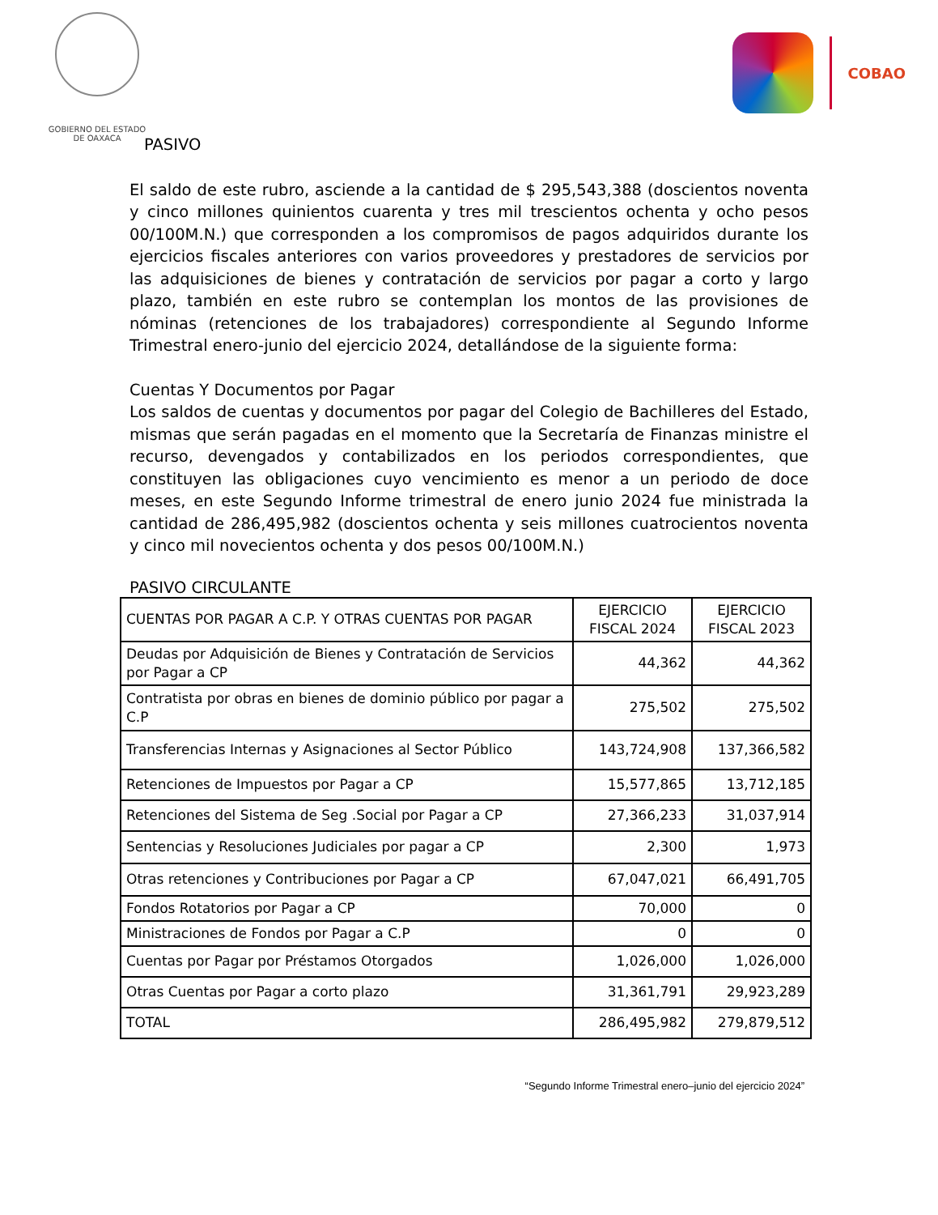GOBIERNO DEL ESTADO
DE OAXACA
COBAO
PASIVO
El saldo de este rubro, asciende a la cantidad de $ 295,543,388 (doscientos noventa y cinco millones quinientos cuarenta y tres mil trescientos ochenta y ocho pesos 00/100M.N.) que corresponden a los compromisos de pagos adquiridos durante los ejercicios fiscales anteriores con varios proveedores y prestadores de servicios por las adquisiciones de bienes y contratación de servicios por pagar a corto y largo plazo, también en este rubro se contemplan los montos de las provisiones de nóminas (retenciones de los trabajadores) correspondiente al Segundo Informe Trimestral enero-junio del ejercicio 2024, detallándose de la siguiente forma:
Cuentas Y Documentos por Pagar
Los saldos de cuentas y documentos por pagar del Colegio de Bachilleres del Estado, mismas que serán pagadas en el momento que la Secretaría de Finanzas ministre el recurso, devengados y contabilizados en los periodos correspondientes, que constituyen las obligaciones cuyo vencimiento es menor a un periodo de doce meses, en este Segundo Informe trimestral de enero junio 2024 fue ministrada la cantidad de 286,495,982 (doscientos ochenta y seis millones cuatrocientos noventa y cinco mil novecientos ochenta y dos pesos 00/100M.N.)
PASIVO CIRCULANTE
| CUENTAS POR PAGAR A C.P. Y OTRAS CUENTAS POR PAGAR | EJERCICIO FISCAL 2024 | EJERCICIO FISCAL 2023 |
| --- | --- | --- |
| Deudas por Adquisición de Bienes y Contratación de Servicios por Pagar a CP | 44,362 | 44,362 |
| Contratista por obras en bienes de dominio público por pagar a C.P | 275,502 | 275,502 |
| Transferencias Internas y Asignaciones al Sector Público | 143,724,908 | 137,366,582 |
| Retenciones de Impuestos por Pagar a CP | 15,577,865 | 13,712,185 |
| Retenciones del Sistema de Seg .Social por Pagar a CP | 27,366,233 | 31,037,914 |
| Sentencias y Resoluciones Judiciales por pagar a CP | 2,300 | 1,973 |
| Otras retenciones y Contribuciones por Pagar a CP | 67,047,021 | 66,491,705 |
| Fondos Rotatorios por Pagar a CP | 70,000 | 0 |
| Ministraciones de Fondos por Pagar a C.P | 0 | 0 |
| Cuentas por Pagar por Préstamos Otorgados | 1,026,000 | 1,026,000 |
| Otras Cuentas por Pagar a corto plazo | 31,361,791 | 29,923,289 |
| TOTAL | 286,495,982 | 279,879,512 |
“Segundo Informe Trimestral enero–junio del ejercicio 2024”